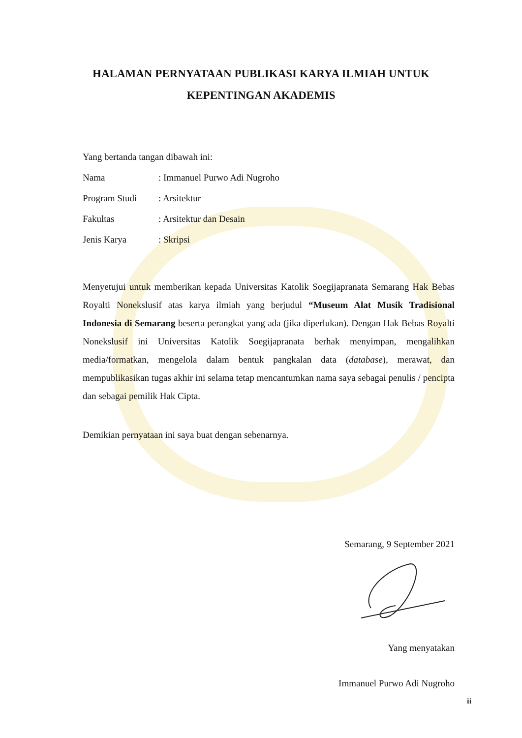HALAMAN PERNYATAAN PUBLIKASI KARYA ILMIAH UNTUK
KEPENTINGAN AKADEMIS
Yang bertanda tangan dibawah ini:
Nama: Immanuel Purwo Adi Nugroho
Program Studi: Arsitektur
Fakultas: Arsitektur dan Desain
Jenis Karya: Skripsi
Menyetujui untuk memberikan kepada Universitas Katolik Soegijapranata Semarang Hak Bebas Royalti Nonekslusif atas karya ilmiah yang berjudul “Museum Alat Musik Tradisional Indonesia di Semarang beserta perangkat yang ada (jika diperlukan). Dengan Hak Bebas Royalti Nonekslusif ini Universitas Katolik Soegijapranata berhak menyimpan, mengalihkan media/formatkan, mengelola dalam bentuk pangkalan data (database), merawat, dan mempublikasikan tugas akhir ini selama tetap mencantumkan nama saya sebagai penulis / pencipta dan sebagai pemilik Hak Cipta.
Demikian pernyataan ini saya buat dengan sebenarnya.
Semarang, 9 September 2021
Yang menyatakan
Immanuel Purwo Adi Nugroho
iii